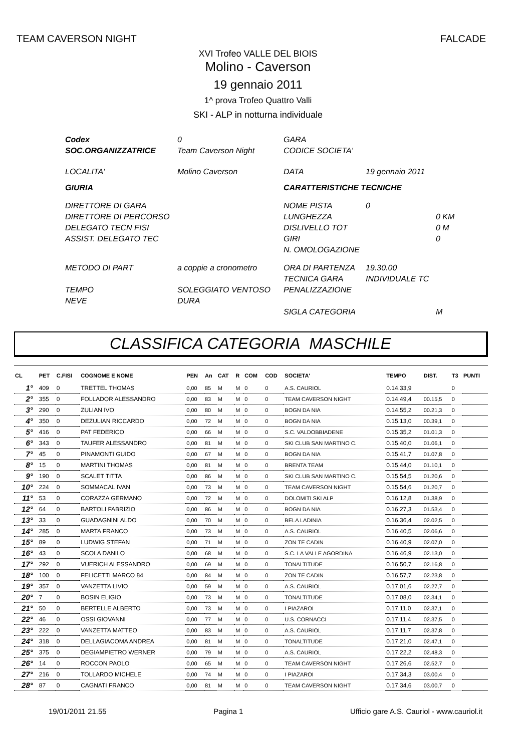TEAM CAVERSON NIGHT FALCADE
XVI Trofeo VALLE DEL BIOIS
Molino - Caverson
19 gennaio 2011
1^ prova Trofeo Quattro Valli
SKI - ALP in notturna individuale
Codex 0 GARA SOC.ORGANIZZATRICE Team Caverson Night CODICE SOCIETA' LOCALITA' Molino Caverson DATA 19 gennaio 2011 GIURIA CARATTERISTICHE TECNICHE DIRETTORE DI GARA NOME PISTA 0 DIRETTORE DI PERCORSO LUNGHEZZA 0 KM DELEGATO TECN FISI DISLIVELLO TOT 0 M ASSIST. DELEGATO TEC GIRI 0 N. OMOLOGAZIONE METODO DI PART a coppie a cronometro ORA DI PARTENZA 19.30.00 TECNICA GARA INDIVIDUALE TC TEMPO SOLEGGIATO VENTOSO PENALIZZAZIONE NEVE DURA SIGLA CATEGORIA M
CLASSIFICA CATEGORIA MASCHILE
| CL | PET | C.FISI | COGNOME E NOME | PEN | An | CAT | R | COM | COD | SOCIETA' | TEMPO | DIST. | T3 | PUNTI |
| --- | --- | --- | --- | --- | --- | --- | --- | --- | --- | --- | --- | --- | --- | --- |
| 1° | 409 | 0 | TRETTEL THOMAS | 0,00 | 85 | M | M | 0 | 0 | A.S. CAURIOL | 0.14.33,9 | | 0 | |
| 2° | 355 | 0 | FOLLADOR ALESSANDRO | 0,00 | 83 | M | M | 0 | 0 | TEAM CAVERSON NIGHT | 0.14.49,4 | 00.15,5 | 0 | |
| 3° | 290 | 0 | ZULIAN IVO | 0,00 | 80 | M | M | 0 | 0 | BOGN DA NIA | 0.14.55,2 | 00.21,3 | 0 | |
| 4° | 350 | 0 | DEZULIAN RICCARDO | 0,00 | 72 | M | M | 0 | 0 | BOGN DA NIA | 0.15.13,0 | 00.39,1 | 0 | |
| 5° | 416 | 0 | PAT FEDERICO | 0,00 | 66 | M | M | 0 | 0 | S.C. VALDOBBIADENE | 0.15.35,2 | 01.01,3 | 0 | |
| 6° | 343 | 0 | TAUFER ALESSANDRO | 0,00 | 81 | M | M | 0 | 0 | SKI CLUB SAN MARTINO C. | 0.15.40,0 | 01.06,1 | 0 | |
| 7° | 45 | 0 | PINAMONTI GUIDO | 0,00 | 67 | M | M | 0 | 0 | BOGN DA NIA | 0.15.41,7 | 01.07,8 | 0 | |
| 8° | 15 | 0 | MARTINI THOMAS | 0,00 | 81 | M | M | 0 | 0 | BRENTA TEAM | 0.15.44,0 | 01.10,1 | 0 | |
| 9° | 190 | 0 | SCALET TITTA | 0,00 | 86 | M | M | 0 | 0 | SKI CLUB SAN MARTINO C. | 0.15.54,5 | 01.20,6 | 0 | |
| 10° | 224 | 0 | SOMMACAL IVAN | 0,00 | 73 | M | M | 0 | 0 | TEAM CAVERSON NIGHT | 0.15.54,6 | 01.20,7 | 0 | |
| 11° | 53 | 0 | CORAZZA GERMANO | 0,00 | 72 | M | M | 0 | 0 | DOLOMITI SKI ALP | 0.16.12,8 | 01.38,9 | 0 | |
| 12° | 64 | 0 | BARTOLI FABRIZIO | 0,00 | 86 | M | M | 0 | 0 | BOGN DA NIA | 0.16.27,3 | 01.53,4 | 0 | |
| 13° | 33 | 0 | GUADAGNINI ALDO | 0,00 | 70 | M | M | 0 | 0 | BELA LADINIA | 0.16.36,4 | 02.02,5 | 0 | |
| 14° | 285 | 0 | MARTA FRANCO | 0,00 | 73 | M | M | 0 | 0 | A.S. CAURIOL | 0.16.40,5 | 02.06,6 | 0 | |
| 15° | 89 | 0 | LUDWIG STEFAN | 0,00 | 71 | M | M | 0 | 0 | ZON TE CADIN | 0.16.40,9 | 02.07,0 | 0 | |
| 16° | 43 | 0 | SCOLA DANILO | 0,00 | 68 | M | M | 0 | 0 | S.C. LA VALLE AGORDINA | 0.16.46,9 | 02.13,0 | 0 | |
| 17° | 292 | 0 | VUERICH ALESSANDRO | 0,00 | 69 | M | M | 0 | 0 | TONALTITUDE | 0.16.50,7 | 02.16,8 | 0 | |
| 18° | 100 | 0 | FELICETTI MARCO 84 | 0,00 | 84 | M | M | 0 | 0 | ZON TE CADIN | 0.16.57,7 | 02.23,8 | 0 | |
| 19° | 357 | 0 | VANZETTA LIVIO | 0,00 | 59 | M | M | 0 | 0 | A.S. CAURIOL | 0.17.01,6 | 02.27,7 | 0 | |
| 20° | 7 | 0 | BOSIN ELIGIO | 0,00 | 73 | M | M | 0 | 0 | TONALTITUDE | 0.17.08,0 | 02.34,1 | 0 | |
| 21° | 50 | 0 | BERTELLE ALBERTO | 0,00 | 73 | M | M | 0 | 0 | I PIAZAROI | 0.17.11,0 | 02.37,1 | 0 | |
| 22° | 46 | 0 | OSSI GIOVANNI | 0,00 | 77 | M | M | 0 | 0 | U.S. CORNACCI | 0.17.11,4 | 02.37,5 | 0 | |
| 23° | 222 | 0 | VANZETTA MATTEO | 0,00 | 83 | M | M | 0 | 0 | A.S. CAURIOL | 0.17.11,7 | 02.37,8 | 0 | |
| 24° | 318 | 0 | DELLAGIACOMA ANDREA | 0,00 | 81 | M | M | 0 | 0 | TONALTITUDE | 0.17.21,0 | 02.47,1 | 0 | |
| 25° | 375 | 0 | DEGIAMPIETRO WERNER | 0,00 | 79 | M | M | 0 | 0 | A.S. CAURIOL | 0.17.22,2 | 02.48,3 | 0 | |
| 26° | 14 | 0 | ROCCON PAOLO | 0,00 | 65 | M | M | 0 | 0 | TEAM CAVERSON NIGHT | 0.17.26,6 | 02.52,7 | 0 | |
| 27° | 216 | 0 | TOLLARDO MICHELE | 0,00 | 74 | M | M | 0 | 0 | I PIAZAROI | 0.17.34,3 | 03.00,4 | 0 | |
| 28° | 87 | 0 | CAGNATI FRANCO | 0,00 | 81 | M | M | 0 | 0 | TEAM CAVERSON NIGHT | 0.17.34,6 | 03.00,7 | 0 | |
19/01/2011 21.55 Pagina 1 Ufficio gare A.S. Cauriol - www.cauriol.it